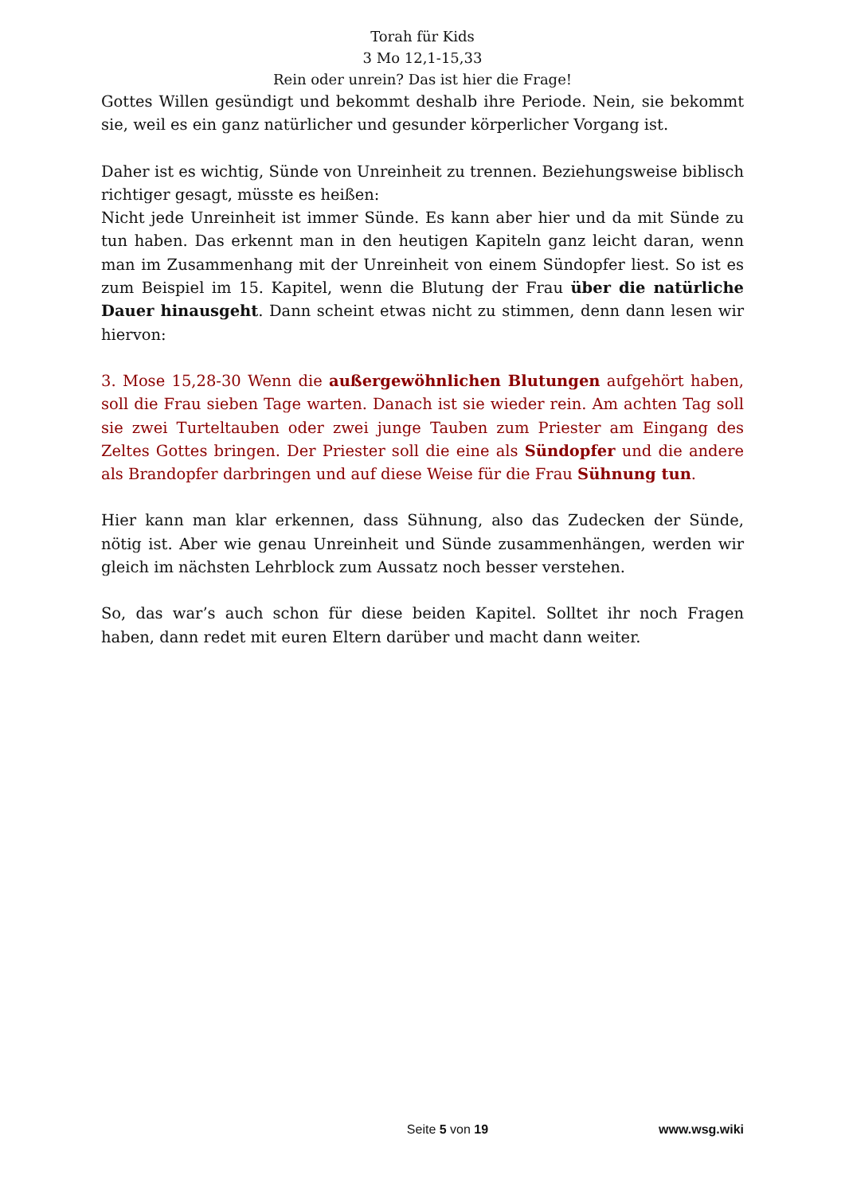Torah für Kids
3 Mo 12,1-15,33
Rein oder unrein? Das ist hier die Frage!
Gottes Willen gesündigt und bekommt deshalb ihre Periode. Nein, sie bekommt sie, weil es ein ganz natürlicher und gesunder körperlicher Vorgang ist.
Daher ist es wichtig, Sünde von Unreinheit zu trennen. Beziehungsweise biblisch richtiger gesagt, müsste es heißen:
Nicht jede Unreinheit ist immer Sünde. Es kann aber hier und da mit Sünde zu tun haben. Das erkennt man in den heutigen Kapiteln ganz leicht daran, wenn man im Zusammenhang mit der Unreinheit von einem Sündopfer liest. So ist es zum Beispiel im 15. Kapitel, wenn die Blutung der Frau über die natürliche Dauer hinausgeht. Dann scheint etwas nicht zu stimmen, denn dann lesen wir hiervon:
3. Mose 15,28-30 Wenn die außergewöhnlichen Blutungen aufgehört haben, soll die Frau sieben Tage warten. Danach ist sie wieder rein. Am achten Tag soll sie zwei Turteltauben oder zwei junge Tauben zum Priester am Eingang des Zeltes Gottes bringen. Der Priester soll die eine als Sündopfer und die andere als Brandopfer darbringen und auf diese Weise für die Frau Sühnung tun.
Hier kann man klar erkennen, dass Sühnung, also das Zudecken der Sünde, nötig ist. Aber wie genau Unreinheit und Sünde zusammenhängen, werden wir gleich im nächsten Lehrblock zum Aussatz noch besser verstehen.
So, das war’s auch schon für diese beiden Kapitel. Solltet ihr noch Fragen haben, dann redet mit euren Eltern darüber und macht dann weiter.
Seite 5 von 19 www.wsg.wiki